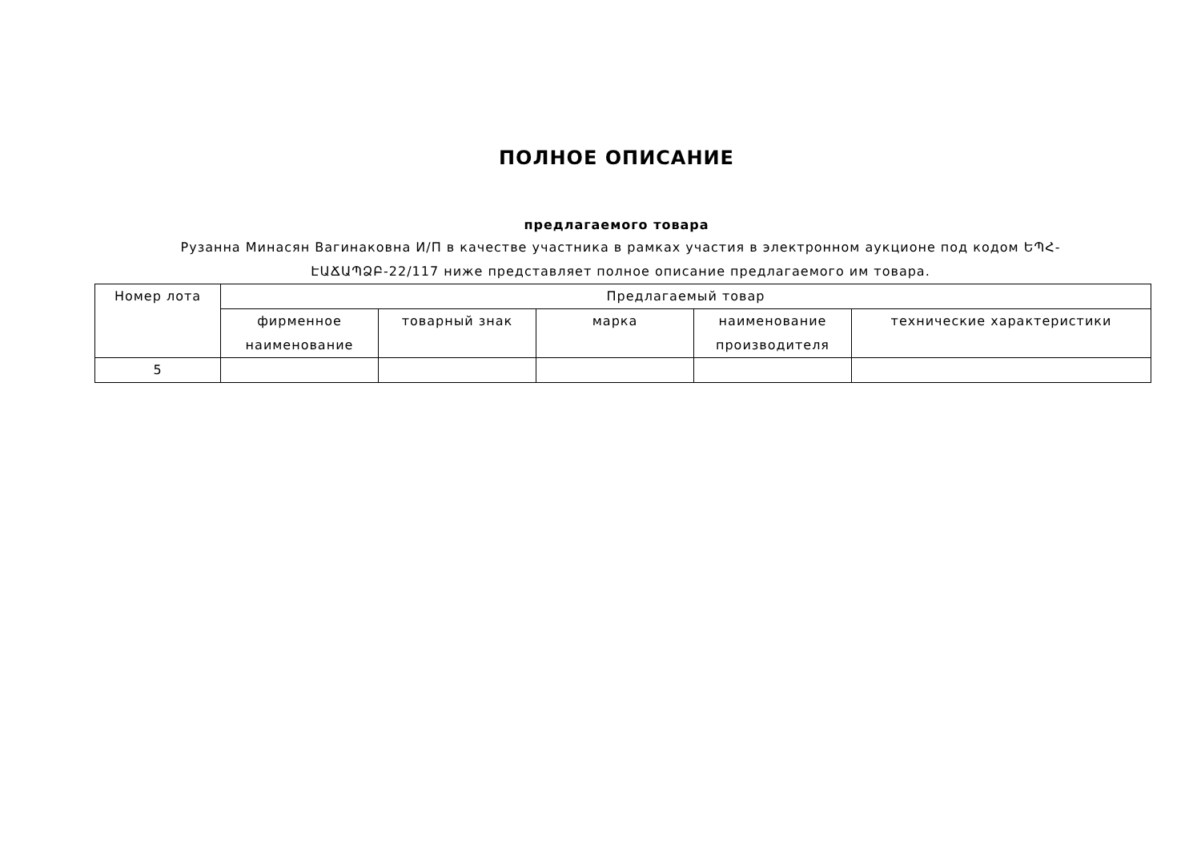ПОЛНОЕ ОПИСАНИЕ
предлагаемого товара
Рузанна Минасян Вагинаковна И/П в качестве участника в рамках участия в электронном аукционе под кодом ԵՊՀ-ԷԱՃԱՊՁԲ-22/117 ниже представляет полное описание предлагаемого им товара.
| Номер лота | Предлагаемый товар | | | | |
| --- | --- | --- | --- | --- | --- |
| | фирменное наименование | товарный знак | марка | наименование производителя | технические характеристики |
| 5 | | | | | |